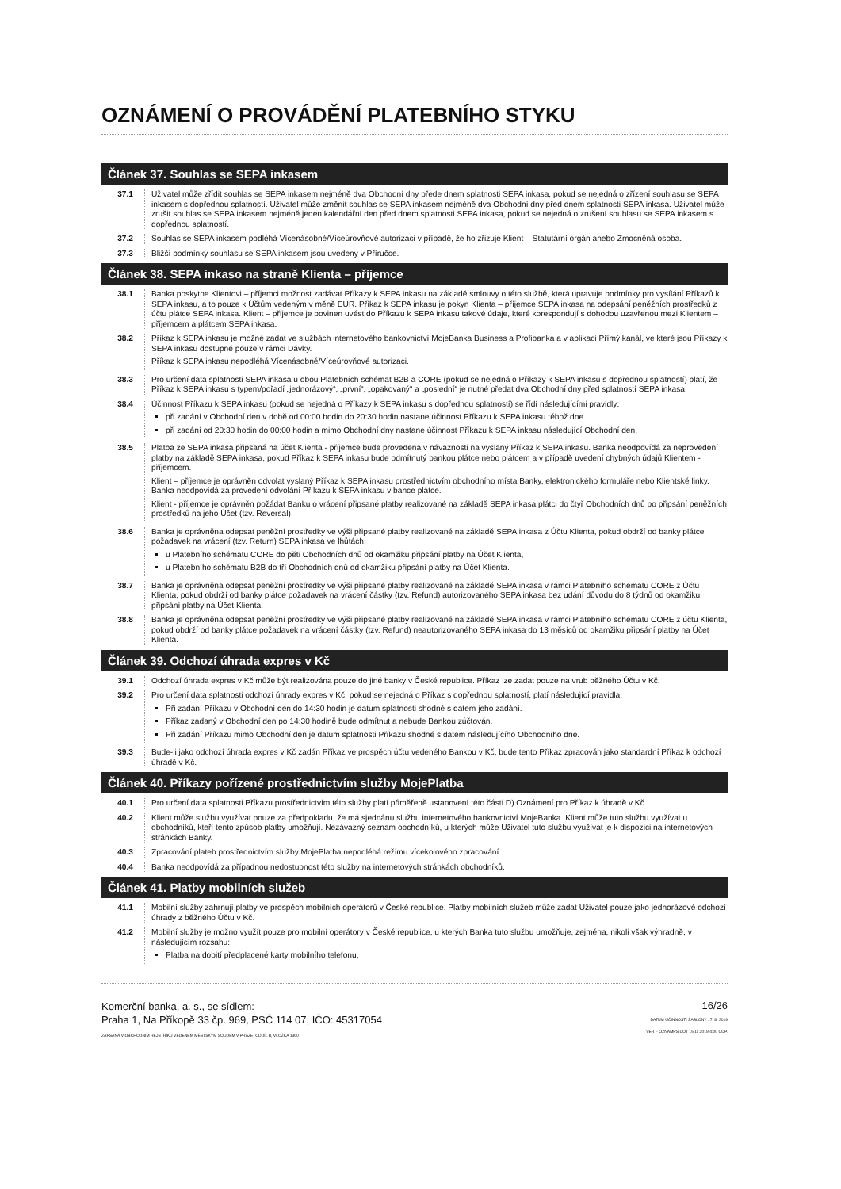OZNÁMENÍ O PROVÁDĚNÍ PLATEBNÍHO STYKU
Článek 37. Souhlas se SEPA inkasem
37.1 Uživatel může zřídit souhlas se SEPA inkasem nejméně dva Obchodní dny přede dnem splatnosti SEPA inkasa, pokud se nejedná o zřízení souhlasu se SEPA inkasem s dopřednou splatností. Uživatel může změnit souhlas se SEPA inkasem nejméně dva Obchodní dny před dnem splatnosti SEPA inkasa. Uživatel může zrušit souhlas se SEPA inkasem nejméně jeden kalendářní den před dnem splatnosti SEPA inkasa, pokud se nejedná o zrušení souhlasu se SEPA inkasem s dopřednou splatností.
37.2 Souhlas se SEPA inkasem podléhá Vícenásobné/Víceúrovňové autorizaci v případě, že ho zřizuje Klient – Statutární orgán anebo Zmocněná osoba.
37.3 Bližší podmínky souhlasu se SEPA inkasem jsou uvedeny v Příručce.
Článek 38. SEPA inkaso na straně Klienta – příjemce
38.1 Banka poskytne Klientovi – příjemci možnost zadávat Příkazy k SEPA inkasu na základě smlouvy o této službě, která upravuje podmínky pro vysílání Příkazů k SEPA inkasu, a to pouze k Účtům vedeným v měně EUR. Příkaz k SEPA inkasu je pokyn Klienta – příjemce SEPA inkasa na odepsání peněžních prostředků z účtu plátce SEPA inkasa. Klient – příjemce je povinen uvést do Příkazu k SEPA inkasu takové údaje, které korespondují s dohodou uzavřenou mezi Klientem – příjemcem a plátcem SEPA inkasa.
38.2 Příkaz k SEPA inkasu je možné zadat ve službách internetového bankovnictví MojeBanka Business a Profibanka a v aplikaci Přímý kanál, ve které jsou Příkazy k SEPA inkasu dostupné pouze v rámci Dávky.
Příkaz k SEPA inkasu nepodléhá Vícenásobné/Víceúrovňové autorizaci.
38.3 Pro určení data splatnosti SEPA inkasa u obou Platebních schémat B2B a CORE (pokud se nejedná o Příkazy k SEPA inkasu s dopřednou splatností) platí, že Příkaz k SEPA inkasu s typem/pořadí „jednorázový“, „první“, „opakovaný“ a „poslední“ je nutné předat dva Obchodní dny před splatností SEPA inkasa.
38.4 Účinnost Příkazu k SEPA inkasu (pokud se nejedná o Příkazy k SEPA inkasu s dopřednou splatností) se řídí následujícími pravidly:
při zadání v Obchodní den v době od 00:00 hodin do 20:30 hodin nastane účinnost Příkazu k SEPA inkasu téhož dne.
při zadání od 20:30 hodin do 00:00 hodin a mimo Obchodní dny nastane účinnost Příkazu k SEPA inkasu následující Obchodní den.
38.5 Platba ze SEPA inkasa připsaná na účet Klienta - příjemce bude provedena v návaznosti na vyslaný Příkaz k SEPA inkasu. Banka neodpovídá za neprovedení platby na základě SEPA inkasa, pokud Příkaz k SEPA inkasu bude odmítnutý bankou plátce nebo plátcem a v případě uvedení chybných údajů Klientem - příjemcem.
Klient – příjemce je oprávněn odvolat vyslaný Příkaz k SEPA inkasu prostřednictvím obchodního místa Banky, elektronického formuláře nebo Klientské linky. Banka neodpovídá za provedení odvolání Příkazu k SEPA inkasu v bance plátce.
Klient - příjemce je oprávněn požádat Banku o vrácení připsané platby realizované na základě SEPA inkasa plátci do čtyř Obchodních dnů po připsání peněžních prostředků na jeho Účet (tzv. Reversal).
38.6 Banka je oprávněna odepsat peněžní prostředky ve výši připsané platby realizované na základě SEPA inkasa z Účtu Klienta, pokud obdrží od banky plátce požadavek na vrácení (tzv. Return) SEPA inkasa ve lhůtách:
u Platebního schématu CORE do pěti Obchodních dnů od okamžiku připsání platby na Účet Klienta,
u Platebního schématu B2B do tří Obchodních dnů od okamžiku připsání platby na Účet Klienta.
38.7 Banka je oprávněna odepsat peněžní prostředky ve výši připsané platby realizované na základě SEPA inkasa v rámci Platebního schématu CORE z Účtu Klienta, pokud obdrží od banky plátce požadavek na vrácení částky (tzv. Refund) autorizovaného SEPA inkasa bez udání důvodu do 8 týdnů od okamžiku připsání platby na Účet Klienta.
38.8 Banka je oprávněna odepsat peněžní prostředky ve výši připsané platby realizované na základě SEPA inkasa v rámci Platebního schématu CORE z účtu Klienta, pokud obdrží od banky plátce požadavek na vrácení částky (tzv. Refund) neautorizovaného SEPA inkasa do 13 měsíců od okamžiku připsání platby na Účet Klienta.
Článek 39. Odchozí úhrada expres v Kč
39.1 Odchozí úhrada expres v Kč může být realizována pouze do jiné banky v České republice. Příkaz lze zadat pouze na vrub běžného Účtu v Kč.
39.2 Pro určení data splatnosti odchozí úhrady expres v Kč, pokud se nejedná o Příkaz s dopřednou splatností, platí následující pravidla:
Při zadání Příkazu v Obchodní den do 14:30 hodin je datum splatnosti shodné s datem jeho zadání.
Příkaz zadaný v Obchodní den po 14:30 hodině bude odmítnut a nebude Bankou zúčtován.
Při zadání Příkazu mimo Obchodní den je datum splatnosti Příkazu shodné s datem následujícího Obchodního dne.
39.3 Bude-li jako odchozí úhrada expres v Kč zadán Příkaz ve prospěch účtu vedeného Bankou v Kč, bude tento Příkaz zpracován jako standardní Příkaz k odchozí úhradě v Kč.
Článek 40. Příkazy pořízené prostřednictvím služby MojePlatba
40.1 Pro určení data splatnosti Příkazu prostřednictvím této služby platí přiměřeně ustanovení této části D) Oznámení pro Příkaz k úhradě v Kč.
40.2 Klient může službu využívat pouze za předpokladu, že má sjednánu službu internetového bankovnictví MojeBanka. Klient může tuto službu využívat u obchodníků, kteří tento způsob platby umožňují. Nezávazný seznam obchodníků, u kterých může Uživatel tuto službu využívat je k dispozici na internetových stránkách Banky.
40.3 Zpracování plateb prostřednictvím služby MojePlatba nepodléhá režimu vícekolového zpracování.
40.4 Banka neodpovídá za případnou nedostupnost této služby na internetových stránkách obchodníků.
Článek 41. Platby mobilních služeb
41.1 Mobilní služby zahrnují platby ve prospěch mobilních operátorů v České republice. Platby mobilních služeb může zadat Uživatel pouze jako jednorázové odchozí úhrady z běžného Účtu v Kč.
41.2 Mobilní služby je možno využít pouze pro mobilní operátory v České republice, u kterých Banka tuto službu umožňuje, zejména, nikoli však výhradně, v následujícím rozsahu:
Platba na dobití předplacené karty mobilního telefonu,
Komerční banka, a. s., se sídlem:
Praha 1, Na Příkopě 33 čp. 969, PSČ 114 07, IČO: 45317054
ZAPSANÁ V OBCHODNÍM REJSTŘÍKU VEDENÉM MĚSTSKÝM SOUDEM V PRAZE, ODDÍL B, VLOŽKA 1360
16/26
DATUM ÚČINNOSTI ŠABLONY 17. 8. 2019
VER F OZNAMPS.DOT 15.11.2019 4:00 ODP.